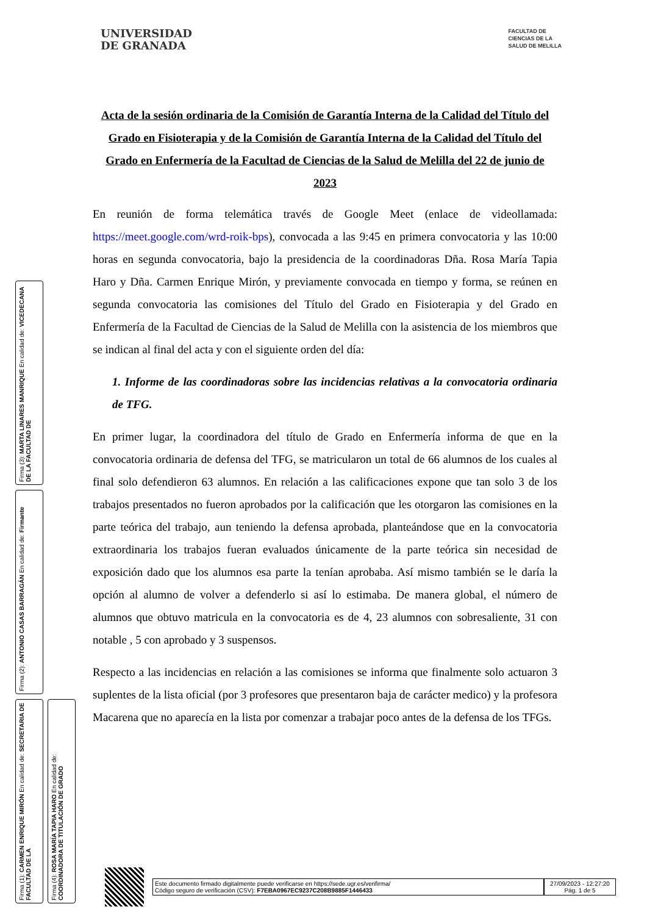UNIVERSIDAD
DE GRANADA
FACULTAD DE
CIENCIAS DE LA
SALUD DE MELILLA
Acta de la sesión ordinaria de la Comisión de Garantía Interna de la Calidad del Título del Grado en Fisioterapia y de la Comisión de Garantía Interna de la Calidad del Título del Grado en Enfermería de la Facultad de Ciencias de la Salud de Melilla del 22 de junio de 2023
En reunión de forma telemática través de Google Meet (enlace de videollamada: https://meet.google.com/wrd-roik-bps), convocada a las 9:45 en primera convocatoria y las 10:00 horas en segunda convocatoria, bajo la presidencia de la coordinadoras Dña. Rosa María Tapia Haro y Dña. Carmen Enrique Mirón, y previamente convocada en tiempo y forma, se reúnen en segunda convocatoria las comisiones del Título del Grado en Fisioterapia y del Grado en Enfermería de la Facultad de Ciencias de la Salud de Melilla con la asistencia de los miembros que se indican al final del acta y con el siguiente orden del día:
1. Informe de las coordinadoras sobre las incidencias relativas a la convocatoria ordinaria de TFG.
En primer lugar, la coordinadora del título de Grado en Enfermería informa de que en la convocatoria ordinaria de defensa del TFG, se matricularon un total de 66 alumnos de los cuales al final solo defendieron 63 alumnos. En relación a las calificaciones expone que tan solo 3 de los trabajos presentados no fueron aprobados por la calificación que les otorgaron las comisiones en la parte teórica del trabajo, aun teniendo la defensa aprobada, planteándose que en la convocatoria extraordinaria los trabajos fueran evaluados únicamente de la parte teórica sin necesidad de exposición dado que los alumnos esa parte la tenían aprobaba. Así mismo también se le daría la opción al alumno de volver a defenderlo si así lo estimaba. De manera global, el número de alumnos que obtuvo matricula en la convocatoria es de 4, 23 alumnos con sobresaliente, 31 con notable , 5 con aprobado y 3 suspensos.
Respecto a las incidencias en relación a las comisiones se informa que finalmente solo actuaron 3 suplentes de la lista oficial (por 3 profesores que presentaron baja de carácter medico) y la profesora Macarena que no aparecía en la lista por comenzar a trabajar poco antes de la defensa de los TFGs.
Firma (3): MARTA LINARES MANRIQUE En calidad de: VICEDECANA DE LA FACULTAD DE
Firma (2): ANTONIO CASAS BARRAGÁN En calidad de: Firmante
Firma (1): CARMEN ENRIQUE MIRÓN En calidad de: SECRETARIA DE FACULTAD DE LA
Firma (4): ROSA MARÍA TAPIA HARO En calidad de: COORDINADORA DE TITULACIÓN DE GRADO
Este documento firmado digitalmente puede verificarse en https://sede.ugr.es/verifirma/
Código seguro de verificación (CSV): F7EBA0967EC9237C208B9885F1446433
27/09/2023 - 12:27:20
Pág. 1 de 5